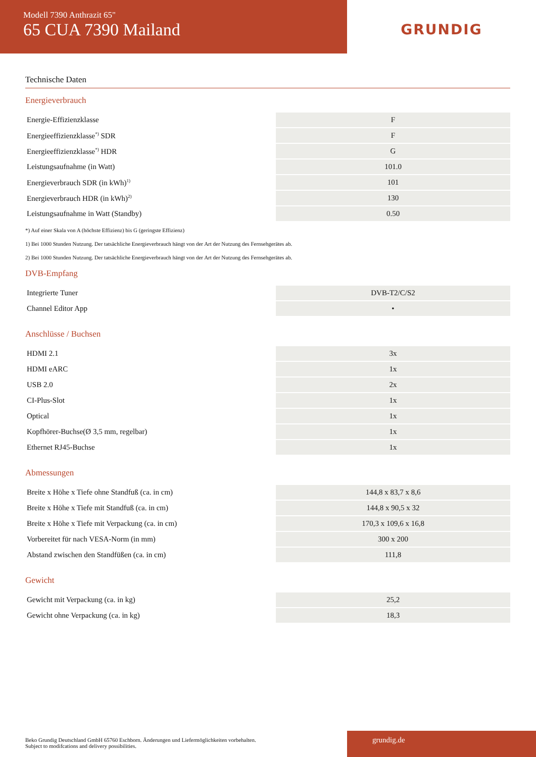Modell 7390 Anthrazit 65"
65 CUA 7390 Mailand
GRUNDIG
Technische Daten
Energieverbrauch
| Energie-Effizienzklasse | F |
| Energieeffizienzklasse<sup>*)</sup> SDR | F |
| Energieeffizienzklasse<sup>*)</sup> HDR | G |
| Leistungsaufnahme (in Watt) | 101.0 |
| Energieverbrauch SDR (in kWh)<sup>1)</sup> | 101 |
| Energieverbrauch HDR (in kWh)<sup>2)</sup> | 130 |
| Leistungsaufnahme in Watt (Standby) | 0.50 |
*) Auf einer Skala von A (höchste Effizienz) bis G (geringste Effizienz)
1) Bei 1000 Stunden Nutzung. Der tatsächliche Energieverbrauch hängt von der Art der Nutzung des Fernsehgerätes ab.
2) Bei 1000 Stunden Nutzung. Der tatsächliche Energieverbrauch hängt von der Art der Nutzung des Fernsehgerätes ab.
DVB-Empfang
| Integrierte Tuner | DVB-T2/C/S2 |
| Channel Editor App | • |
Anschlüsse / Buchsen
| HDMI 2.1 | 3x |
| HDMI eARC | 1x |
| USB 2.0 | 2x |
| CI-Plus-Slot | 1x |
| Optical | 1x |
| Kopfhörer-Buchse(Ø 3,5 mm, regelbar) | 1x |
| Ethernet RJ45-Buchse | 1x |
Abmessungen
| Breite x Höhe x Tiefe ohne Standfuß (ca. in cm) | 144,8 x 83,7 x 8,6 |
| Breite x Höhe x Tiefe mit Standfuß (ca. in cm) | 144,8 x 90,5 x 32 |
| Breite x Höhe x Tiefe mit Verpackung (ca. in cm) | 170,3 x 109,6 x 16,8 |
| Vorbereitet für nach VESA-Norm (in mm) | 300 x 200 |
| Abstand zwischen den Standfüßen (ca. in cm) | 111,8 |
Gewicht
| Gewicht mit Verpackung (ca. in kg) | 25,2 |
| Gewicht ohne Verpackung (ca. in kg) | 18,3 |
Beko Grundig Deutschland GmbH 65760 Eschborn. Änderungen und Liefermöglichkeiten vorbehalten.
Subject to modifcations and delivery possibilities.
grundig.de